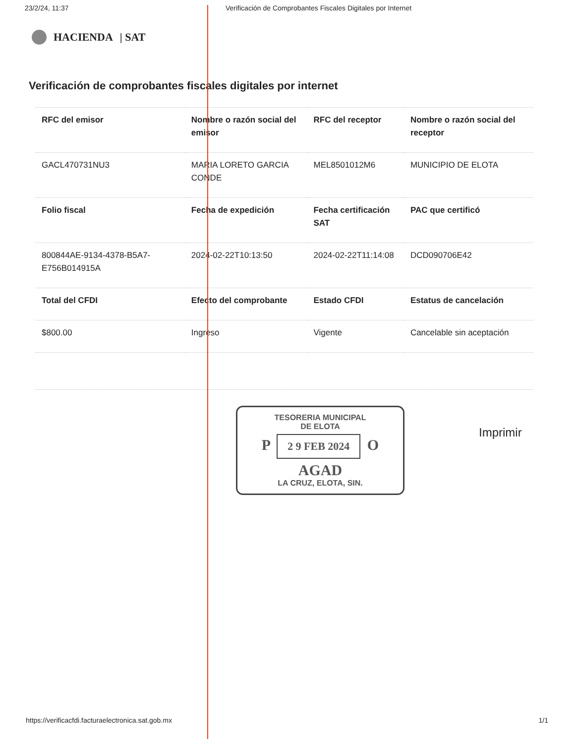23/2/24, 11:37 Verificación de Comprobantes Fiscales Digitales por Internet
HACIENDA | SAT
Verificación de comprobantes fiscales digitales por internet
| RFC del emisor | Nombre o razón social del emisor | RFC del receptor | Nombre o razón social del receptor |
| --- | --- | --- | --- |
| GACL470731NU3 | MARIA LORETO GARCIA CONDE | MEL8501012M6 | MUNICIPIO DE ELOTA |
| Folio fiscal | Fecha de expedición | Fecha certificación SAT | PAC que certificó |
| 800844AE-9134-4378-B5A7-E756B014915A | 2024-02-22T10:13:50 | 2024-02-22T11:14:08 | DCD090706E42 |
| Total del CFDI | Efecto del comprobante | Estado CFDI | Estatus de cancelación |
| $800.00 | Ingreso | Vigente | Cancelable sin aceptación |
TESORERIA MUNICIPAL
DE ELOTA
P 2 9 FEB 2024 O
AGAD
LA CRUZ, ELOTA, SIN.
Imprimir
https://verificacfdi.facturaelectronica.sat.gob.mx 1/1